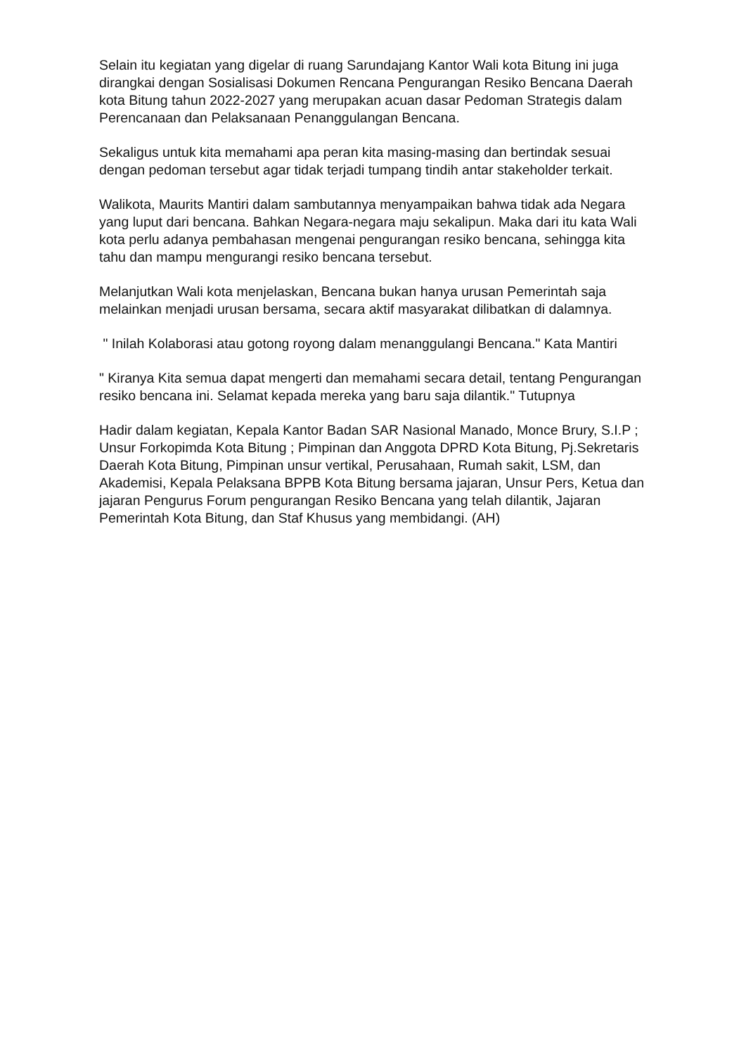Selain itu kegiatan yang digelar di ruang Sarundajang Kantor Wali kota Bitung ini juga dirangkai dengan Sosialisasi Dokumen Rencana Pengurangan Resiko Bencana Daerah kota Bitung tahun 2022-2027 yang merupakan acuan dasar Pedoman Strategis dalam Perencanaan dan Pelaksanaan Penanggulangan Bencana.
Sekaligus untuk kita memahami apa peran kita masing-masing dan bertindak sesuai dengan pedoman tersebut agar tidak terjadi tumpang tindih antar stakeholder terkait.
Walikota, Maurits Mantiri dalam sambutannya menyampaikan bahwa tidak ada Negara yang luput dari bencana. Bahkan Negara-negara maju sekalipun. Maka dari itu kata Wali kota perlu adanya pembahasan mengenai pengurangan resiko bencana, sehingga kita tahu dan mampu mengurangi resiko bencana tersebut.
Melanjutkan Wali kota menjelaskan, Bencana bukan hanya urusan Pemerintah saja melainkan menjadi urusan bersama, secara aktif masyarakat dilibatkan di dalamnya.
" Inilah Kolaborasi atau gotong royong dalam menanggulangi Bencana." Kata Mantiri
" Kiranya Kita semua dapat mengerti dan memahami secara detail, tentang Pengurangan resiko bencana ini. Selamat kepada mereka yang baru saja dilantik." Tutupnya
Hadir dalam kegiatan, Kepala Kantor Badan SAR Nasional Manado, Monce Brury, S.I.P ; Unsur Forkopimda Kota Bitung ; Pimpinan dan Anggota DPRD Kota Bitung, Pj.Sekretaris Daerah Kota Bitung, Pimpinan unsur vertikal, Perusahaan, Rumah sakit, LSM, dan Akademisi, Kepala Pelaksana BPPB Kota Bitung bersama jajaran, Unsur Pers, Ketua dan jajaran Pengurus Forum pengurangan Resiko Bencana yang telah dilantik, Jajaran Pemerintah Kota Bitung, dan Staf Khusus yang membidangi. (AH)